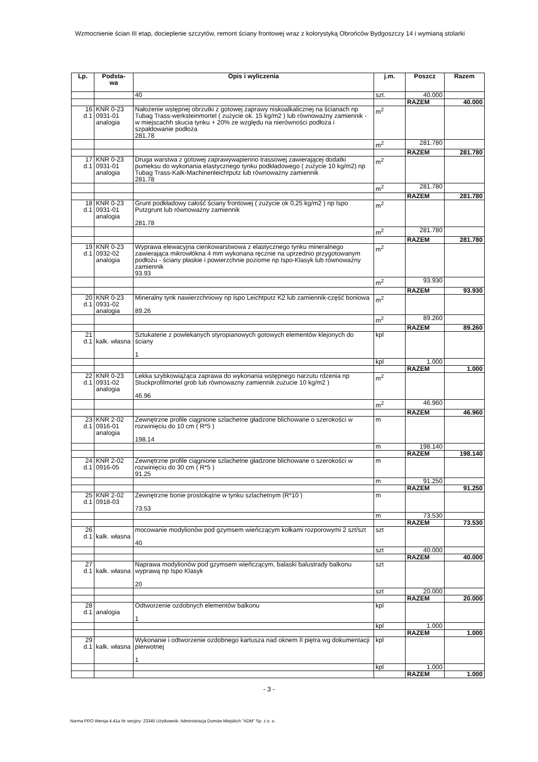Wzmocnienie ścian III etap, docieplenie szczytów, remont ściany frontowej wraz z kolorystyką Obrońców Bydgoszczy 14 i wymianą stolarki
| Lp. | Podsta- wa | Opis i wyliczenia | j.m. | Poszcz | Razem |
| --- | --- | --- | --- | --- | --- |
| | | 40 | szt. | 40.000 | |
| | | | | RAZEM | 40.000 |
| 16 d.1 | KNR 0-23 0931-01 analogia | Nałożenie wstępnej obrzutki z gotowej zaprawy niskoalkalicznej na ścianach np Tubag Trass-werksteinmortel ( zużycie ok. 15 kg/m2 ) lub równoważny zamiennik - w miejscachh skucia tynku + 20% ze względu na nierówności podłoża i szpałdowanie podłoża 281.78 | m<sup>2</sup> | | |
| | | | m<sup>2</sup> | 281.780 | |
| | | | | RAZEM | 281.780 |
| 17 d.1 | KNR 0-23 0931-01 analogia | Druga warstwa z gotowej zaprawywapienno trassowej zawierającej dodatki pumeksu do wykonania elastycznego tynku podkładowego ( zużycie 10 kg/m2) np Tubag Trass-Kalk-Machinenleichtputz lub równoważny zamiennik 281.78 | m<sup>2</sup> | | |
| | | | m<sup>2</sup> | 281.780 | |
| | | | | RAZEM | 281.780 |
| 18 d.1 | KNR 0-23 0931-01 analogia | Grunt podkładowy całość ściany frontowej ( zużycie ok 0,25 kg/m2 ) np Ispo Putzgrunt lub równoważny zamiennik 281.78 | m<sup>2</sup> | | |
| | | | m<sup>2</sup> | 281.780 | |
| | | | | RAZEM | 281.780 |
| 19 d.1 | KNR 0-23 0932-02 analogia | Wyprawa elewacyjna cienkowarstwowa z elastycznego tynku mineralnego zawierająca mikrowłókna 4 mm wykonana ręcznie na uprzednio przygotowanym podłożu - ściany płaskie i powierzchnie poziome np Ispo-Klasyk lub równoważny zamiennik 93.93 | m<sup>2</sup> | | |
| | | | m<sup>2</sup> | 93.930 | |
| | | | | RAZEM | 93.930 |
| 20 d.1 | KNR 0-23 0931-02 analogia | Mineralny tynk nawierzchniowy np Ispo Leichtputz K2 lub zamiennik-część boniowa 89.26 | m<sup>2</sup> | | |
| | | | m<sup>2</sup> | 89.260 | |
| | | | | RAZEM | 89.260 |
| 21 d.1 | kalk. własna | Sztukaterie z powlekanych styropianowych gotowych elementów klejonych do ściany 1 | kpl | | |
| | | | kpl | 1.000 | |
| | | | | RAZEM | 1.000 |
| 22 d.1 | KNR 0-23 0931-02 analogia | Lekka szybkowiążąca zaprawa do wykonania wstępnego narzutu rdzenia np Stuckprofilmortel grob lub równowazny zamiennik zużucie 10 kg/m2 ) 46.96 | m<sup>2</sup> | | |
| | | | m<sup>2</sup> | 46.960 | |
| | | | | RAZEM | 46.960 |
| 23 d.1 | KNR 2-02 0916-01 analogia | Zewnętrzne profile ciągnione szlachetne gładzone blichowane o szerokości w rozwinięciu do 10 cm ( R*5 ) 198.14 | m | | |
| | | | m | 198.140 | |
| | | | | RAZEM | 198.140 |
| 24 d.1 | KNR 2-02 0916-05 | Zewnętrzne profile ciągnione szlachetne gładzone blichowane o szerokości w rozwinięciu do 30 cm ( R*5 ) 91.25 | m | | |
| | | | m | 91.250 | |
| | | | | RAZEM | 91.250 |
| 25 d.1 | KNR 2-02 0918-03 | Zewnętrzne bonie prostokątne w tynku szlachetnym (R*10 ) 73.53 | m | | |
| | | | m | 73.530 | |
| | | | | RAZEM | 73.530 |
| 26 d.1 | kalk. własna | mocowanie modylionów pod gzymsem wieńczącym kołkami rozporowymi 2 szt/szt 40 | szt | | |
| | | | szt | 40.000 | |
| | | | | RAZEM | 40.000 |
| 27 d.1 | kalk. własna | Naprawa modylionów pod gzymsem wieńczącym, balaski balustrady balkonu wyprawą np Ispo Klasyk 20 | szt | | |
| | | | szt | 20.000 | |
| | | | | RAZEM | 20.000 |
| 28 d.1 | analogia | Odtworzenie ozdobnych elementów balkonu 1 | kpl | | |
| | | | kpl | 1.000 | |
| | | | | RAZEM | 1.000 |
| 29 d.1 | kalk. własna | Wykonanie i odtworzenie ozdobnego kartusza nad oknem II piętra wg dokumentacji pierwotnej 1 | kpl | | |
| | | | kpl | 1.000 | |
| | | | | RAZEM | 1.000 |
- 3 -
Norma PRO Wersja 4.41a Nr seryjny: 23345 Użytkownik: Administracja Domów Miejskich "ADM" Sp. z o. o.